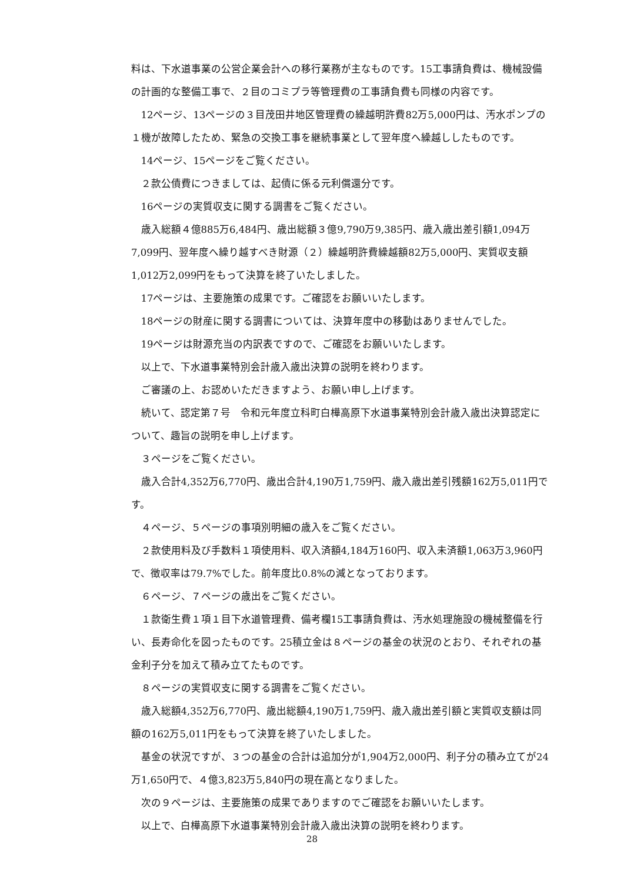料は、下水道事業の公営企業会計への移行業務が主なものです。15工事請負費は、機械設備の計画的な整備工事で、２目のコミプラ等管理費の工事請負費も同様の内容です。
12ページ、13ページの３目茂田井地区管理費の繰越明許費82万5,000円は、汚水ポンプの１機が故障したため、緊急の交換工事を継続事業として翌年度へ繰越ししたものです。
14ページ、15ページをご覧ください。
２款公債費につきましては、起債に係る元利償還分です。
16ページの実質収支に関する調書をご覧ください。
歳入総額４億885万6,484円、歳出総額３億9,790万9,385円、歳入歳出差引額1,094万7,099円、翌年度へ繰り越すべき財源（２）繰越明許費繰越額82万5,000円、実質収支額1,012万2,099円をもって決算を終了いたしました。
17ページは、主要施策の成果です。ご確認をお願いいたします。
18ページの財産に関する調書については、決算年度中の移動はありませんでした。
19ページは財源充当の内訳表ですので、ご確認をお願いいたします。
以上で、下水道事業特別会計歳入歳出決算の説明を終わります。
ご審議の上、お認めいただきますよう、お願い申し上げます。
続いて、認定第７号　令和元年度立科町白樺高原下水道事業特別会計歳入歳出決算認定について、趣旨の説明を申し上げます。
３ページをご覧ください。
歳入合計4,352万6,770円、歳出合計4,190万1,759円、歳入歳出差引残額162万5,011円です。
４ページ、５ページの事項別明細の歳入をご覧ください。
２款使用料及び手数料１項使用料、収入済額4,184万160円、収入未済額1,063万3,960円で、徴収率は79.7%でした。前年度比0.8%の減となっております。
６ページ、７ページの歳出をご覧ください。
１款衛生費１項１目下水道管理費、備考欄15工事請負費は、汚水処理施設の機械整備を行い、長寿命化を図ったものです。25積立金は８ページの基金の状況のとおり、それぞれの基金利子分を加えて積み立てたものです。
８ページの実質収支に関する調書をご覧ください。
歳入総額4,352万6,770円、歳出総額4,190万1,759円、歳入歳出差引額と実質収支額は同額の162万5,011円をもって決算を終了いたしました。
基金の状況ですが、３つの基金の合計は追加分が1,904万2,000円、利子分の積み立てが24万1,650円で、４億3,823万5,840円の現在高となりました。
次の９ページは、主要施策の成果でありますのでご確認をお願いいたします。
以上で、白樺高原下水道事業特別会計歳入歳出決算の説明を終わります。
28